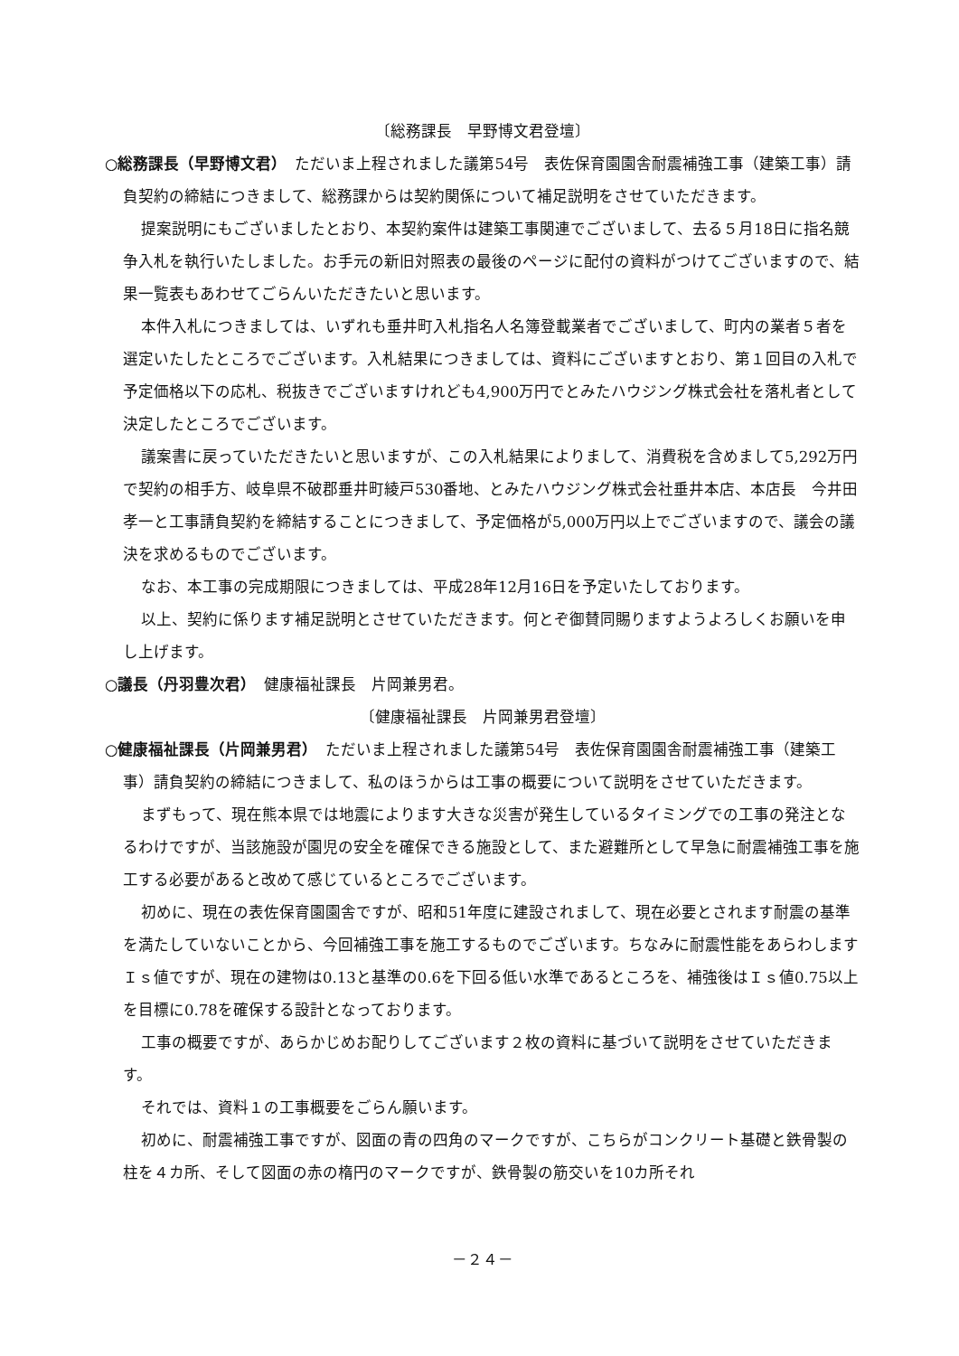〔総務課長　早野博文君登壇〕
○総務課長（早野博文君）　ただいま上程されました議第54号　表佐保育園園舎耐震補強工事（建築工事）請負契約の締結につきまして、総務課からは契約関係について補足説明をさせていただきます。
提案説明にもございましたとおり、本契約案件は建築工事関連でございまして、去る５月18日に指名競争入札を執行いたしました。お手元の新旧対照表の最後のページに配付の資料がつけてございますので、結果一覧表もあわせてごらんいただきたいと思います。
本件入札につきましては、いずれも垂井町入札指名人名簿登載業者でございまして、町内の業者５者を選定いたしたところでございます。入札結果につきましては、資料にございますとおり、第１回目の入札で予定価格以下の応札、税抜きでございますけれども4,900万円でとみたハウジング株式会社を落札者として決定したところでございます。
議案書に戻っていただきたいと思いますが、この入札結果によりまして、消費税を含めまして5,292万円で契約の相手方、岐阜県不破郡垂井町綾戸530番地、とみたハウジング株式会社垂井本店、本店長　今井田孝一と工事請負契約を締結することにつきまして、予定価格が5,000万円以上でございますので、議会の議決を求めるものでございます。
なお、本工事の完成期限につきましては、平成28年12月16日を予定いたしております。
以上、契約に係ります補足説明とさせていただきます。何とぞ御賛同賜りますようよろしくお願いを申し上げます。
○議長（丹羽豊次君）　健康福祉課長　片岡兼男君。
〔健康福祉課長　片岡兼男君登壇〕
○健康福祉課長（片岡兼男君）　ただいま上程されました議第54号　表佐保育園園舎耐震補強工事（建築工事）請負契約の締結につきまして、私のほうからは工事の概要について説明をさせていただきます。
まずもって、現在熊本県では地震によります大きな災害が発生しているタイミングでの工事の発注となるわけですが、当該施設が園児の安全を確保できる施設として、また避難所として早急に耐震補強工事を施工する必要があると改めて感じているところでございます。
初めに、現在の表佐保育園園舎ですが、昭和51年度に建設されまして、現在必要とされます耐震の基準を満たしていないことから、今回補強工事を施工するものでございます。ちなみに耐震性能をあらわしますＩｓ値ですが、現在の建物は0.13と基準の0.6を下回る低い水準であるところを、補強後はＩｓ値0.75以上を目標に0.78を確保する設計となっております。
工事の概要ですが、あらかじめお配りしてございます２枚の資料に基づいて説明をさせていただきます。
それでは、資料１の工事概要をごらん願います。
初めに、耐震補強工事ですが、図面の青の四角のマークですが、こちらがコンクリート基礎と鉄骨製の柱を４カ所、そして図面の赤の楕円のマークですが、鉄骨製の筋交いを10カ所それ
－２４－